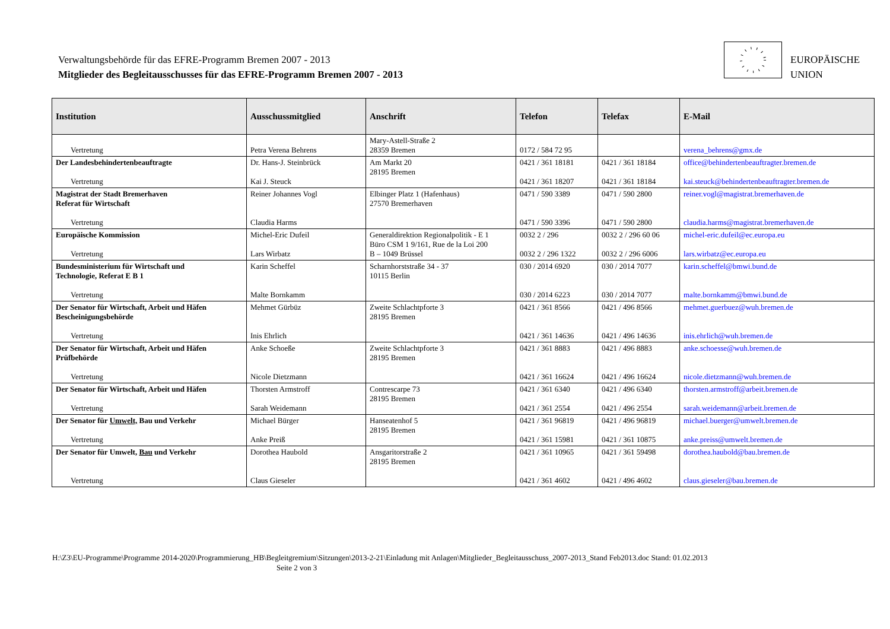Verwaltungsbehörde für das EFRE-Programm Bremen 2007 - 2013
Mitglieder des Begleitausschusses für das EFRE-Programm Bremen 2007 - 2013
EUROPÄISCHE
UNION
| Institution | Ausschussmitglied | Anschrift | Telefon | Telefax | E-Mail |
| --- | --- | --- | --- | --- | --- |
| Vertretung | Petra Verena Behrens | Mary-Astell-Straße 2 28359 Bremen | 0172 / 584 72 95 | | verena_behrens@gmx.de |
| Der Landesbehindertenbeauftragte Vertretung | Dr. Hans-J. Steinbrück Kai J. Steuck | Am Markt 20 28195 Bremen | 0421 / 361 18181 0421 / 361 18207 | 0421 / 361 18184 0421 / 361 18184 | office@behindertenbeauftragter.bremen.de kai.steuck@behindertenbeauftragter.bremen.de |
| Magistrat der Stadt Bremerhaven Referat für Wirtschaft Vertretung | Reiner Johannes Vogl Claudia Harms | Elbinger Platz 1 (Hafenhaus) 27570 Bremerhaven | 0471 / 590 3389 0471 / 590 3396 | 0471 / 590 2800 0471 / 590 2800 | reiner.vogl@magistrat.bremerhaven.de claudia.harms@magistrat.bremerhaven.de |
| Europäische Kommission Vertretung | Michel-Eric Dufeil Lars Wirbatz | Generaldirektion Regionalpolitik - E 1 Büro CSM 1 9/161, Rue de la Loi 200 B – 1049 Brüssel | 0032 2 / 296 0032 2 / 296 1322 | 0032 2 / 296 60 06 0032 2 / 296 6006 | michel-eric.dufeil@ec.europa.eu lars.wirbatz@ec.europa.eu |
| Bundesministerium für Wirtschaft und Technologie, Referat E B 1 Vertretung | Karin Scheffel Malte Bornkamm | Scharnhorststraße 34 - 37 10115 Berlin | 030 / 2014 6920 030 / 2014 6223 | 030 / 2014 7077 030 / 2014 7077 | karin.scheffel@bmwi.bund.de malte.bornkamm@bmwi.bund.de |
| Der Senator für Wirtschaft, Arbeit und Häfen Bescheinigungsbehörde Vertretung | Mehmet Gürbüz Inis Ehrlich | Zweite Schlachtpforte 3 28195 Bremen | 0421 / 361 8566 0421 / 361 14636 | 0421 / 496 8566 0421 / 496 14636 | mehmet.guerbuez@wuh.bremen.de inis.ehrlich@wuh.bremen.de |
| Der Senator für Wirtschaft, Arbeit und Häfen Prüfbehörde Vertretung | Anke Schoeße Nicole Dietzmann | Zweite Schlachtpforte 3 28195 Bremen | 0421 / 361 8883 0421 / 361 16624 | 0421 / 496 8883 0421 / 496 16624 | anke.schoesse@wuh.bremen.de nicole.dietzmann@wuh.bremen.de |
| Der Senator für Wirtschaft, Arbeit und Häfen Vertretung | Thorsten Armstroff Sarah Weidemann | Contrescarpe 73 28195 Bremen | 0421 / 361 6340 0421 / 361 2554 | 0421 / 496 6340 0421 / 496 2554 | thorsten.armstroff@arbeit.bremen.de sarah.weidemann@arbeit.bremen.de |
| Der Senator für Umwelt, Bau und Verkehr Vertretung | Michael Bürger Anke Preiß | Hanseatenhof 5 28195 Bremen | 0421 / 361 96819 0421 / 361 15981 | 0421 / 496 96819 0421 / 361 10875 | michael.buerger@umwelt.bremen.de anke.preiss@umwelt.bremen.de |
| Der Senator für Umwelt, Bau und Verkehr Vertretung | Dorothea Haubold Claus Gieseler | Ansgaritorstraße 2 28195 Bremen | 0421 / 361 10965 0421 / 361 4602 | 0421 / 361 59498 0421 / 496 4602 | dorothea.haubold@bau.bremen.de claus.gieseler@bau.bremen.de |
H:\Z3\EU-Programme\Programme 2014-2020\Programmierung_HB\Begleitgremium\Sitzungen\2013-2-21\Einladung mit Anlagen\Mitglieder_Begleitausschuss_2007-2013_Stand Feb2013.doc Stand: 01.02.2013
Seite 2 von 3